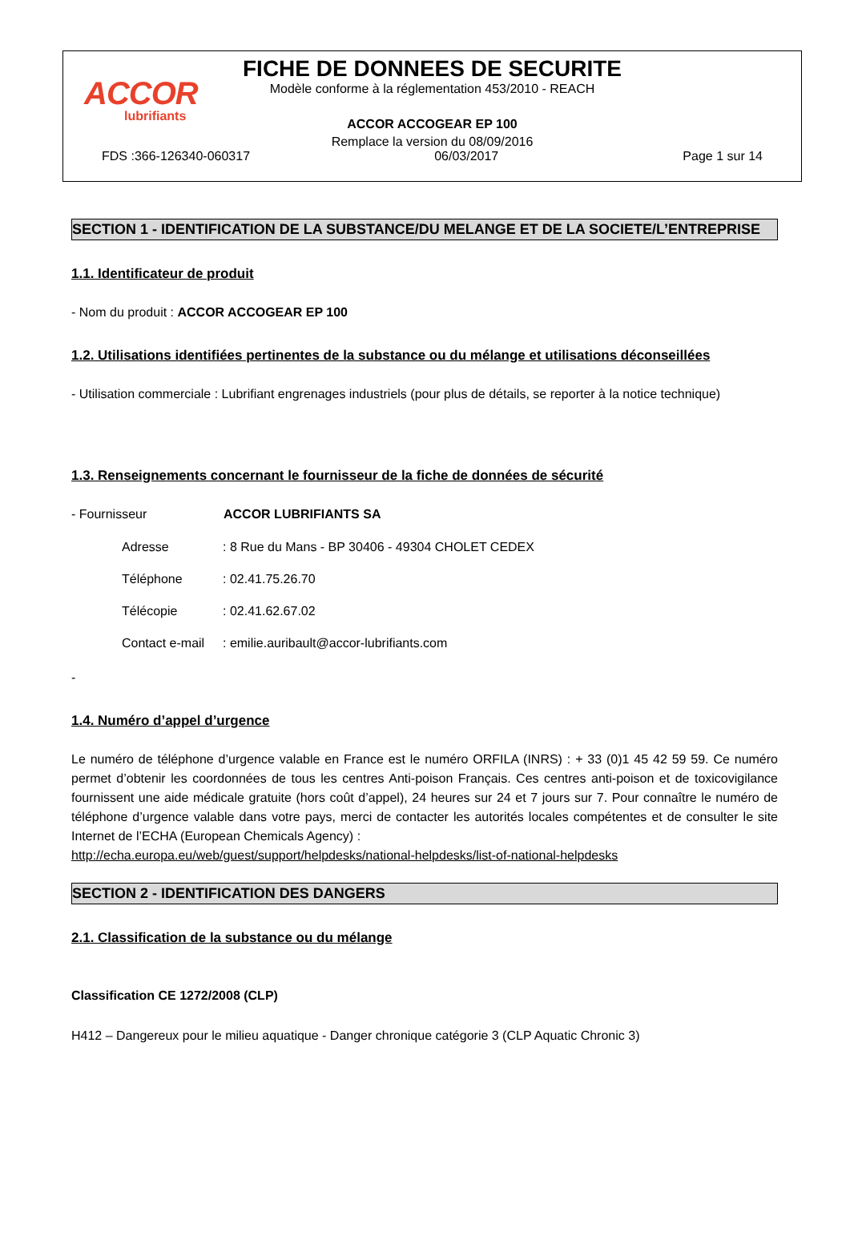ACCOR
lubrifiants
FICHE DE DONNEES DE SECURITE
Modèle conforme à la réglementation 453/2010 - REACH
ACCOR ACCOGEAR EP 100
Remplace la version du 08/09/2016
FDS :366-126340-060317 06/03/2017 Page 1 sur 14
SECTION 1 - IDENTIFICATION DE LA SUBSTANCE/DU MELANGE ET DE LA SOCIETE/L’ENTREPRISE
1.1. Identificateur de produit
- Nom du produit : ACCOR ACCOGEAR EP 100
1.2. Utilisations identifiées pertinentes de la substance ou du mélange et utilisations déconseillées
- Utilisation commerciale : Lubrifiant engrenages industriels (pour plus de détails, se reporter à la notice technique)
1.3. Renseignements concernant le fournisseur de la fiche de données de sécurité
- Fournisseur ACCOR LUBRIFIANTS SA
Adresse: 8 Rue du Mans - BP 30406 - 49304 CHOLET CEDEX
Téléphone: 02.41.75.26.70
Télécopie: 02.41.62.67.02
Contact e-mail: emilie.auribault@accor-lubrifiants.com
-
1.4. Numéro d’appel d’urgence
Le numéro de téléphone d’urgence valable en France est le numéro ORFILA (INRS) : + 33 (0)1 45 42 59 59. Ce numéro permet d’obtenir les coordonnées de tous les centres Anti-poison Français. Ces centres anti-poison et de toxicovigilance fournissent une aide médicale gratuite (hors coût d’appel), 24 heures sur 24 et 7 jours sur 7. Pour connaître le numéro de téléphone d’urgence valable dans votre pays, merci de contacter les autorités locales compétentes et de consulter le site Internet de l’ECHA (European Chemicals Agency) :
http://echa.europa.eu/web/guest/support/helpdesks/national-helpdesks/list-of-national-helpdesks
SECTION 2 - IDENTIFICATION DES DANGERS
2.1. Classification de la substance ou du mélange
Classification CE 1272/2008 (CLP)
H412 – Dangereux pour le milieu aquatique - Danger chronique catégorie 3 (CLP Aquatic Chronic 3)